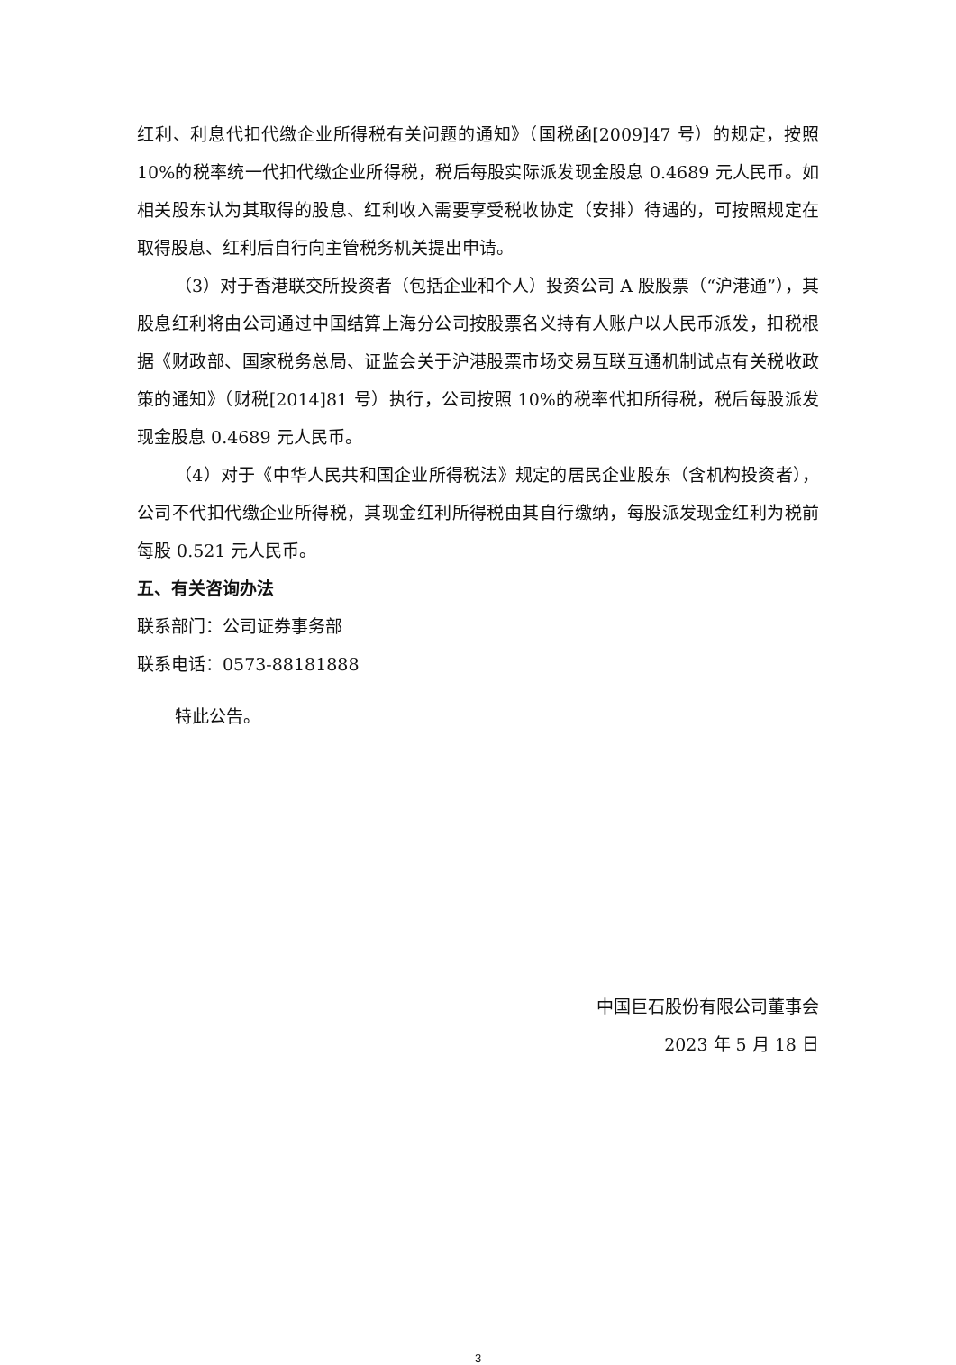红利、利息代扣代缴企业所得税有关问题的通知》（国税函[2009]47 号）的规定，按照 10%的税率统一代扣代缴企业所得税，税后每股实际派发现金股息 0.4689 元人民币。如相关股东认为其取得的股息、红利收入需要享受税收协定（安排）待遇的，可按照规定在取得股息、红利后自行向主管税务机关提出申请。
（3）对于香港联交所投资者（包括企业和个人）投资公司 A 股股票（“沪港通”），其股息红利将由公司通过中国结算上海分公司按股票名义持有人账户以人民币派发，扣税根据《财政部、国家税务总局、证监会关于沪港股票市场交易互联互通机制试点有关税收政策的通知》（财税[2014]81 号）执行，公司按照 10%的税率代扣所得税，税后每股派发现金股息 0.4689 元人民币。
（4）对于《中华人民共和国企业所得税法》规定的居民企业股东（含机构投资者），公司不代扣代缴企业所得税，其现金红利所得税由其自行缴纳，每股派发现金红利为税前每股 0.521 元人民币。
五、有关咨询办法
联系部门：公司证券事务部
联系电话：0573-88181888
特此公告。
中国巨石股份有限公司董事会
2023 年 5 月 18 日
3